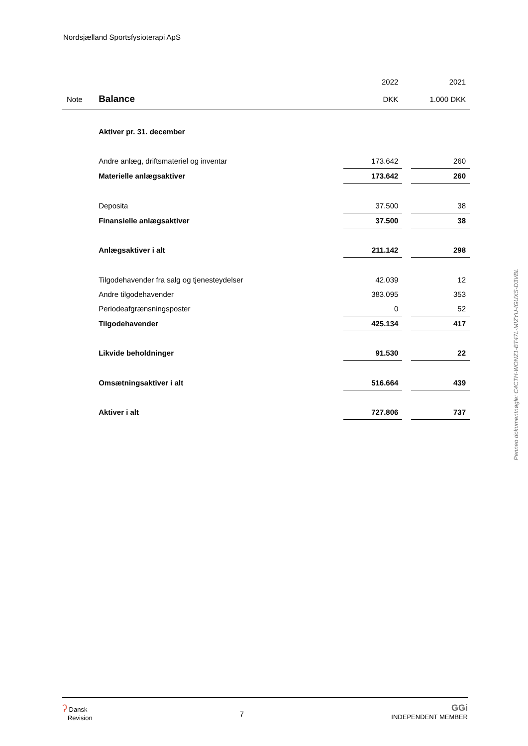Nordsjælland Sportsfysioterapi ApS
| | | 2022 | | 2021 |
| Note | Balance | DKK | | 1.000 DKK |
| | Aktiver pr. 31. december | | | |
| | Andre anlæg, driftsmateriel og inventar | 173.642 | | 260 |
| | Materielle anlægsaktiver | 173.642 | | 260 |
| | Deposita | 37.500 | | 38 |
| | Finansielle anlægsaktiver | 37.500 | | 38 |
| | Anlægsaktiver i alt | 211.142 | | 298 |
| | Tilgodehavender fra salg og tjenesteydelser | 42.039 | | 12 |
| | Andre tilgodehavender | 383.095 | | 353 |
| | Periodeafgrænsningsposter | 0 | | 52 |
| | Tilgodehavender | 425.134 | | 417 |
| | Likvide beholdninger | 91.530 | | 22 |
| | Omsætningsaktiver i alt | 516.664 | | 439 |
| | Aktiver i alt | 727.806 | | 737 |
Penneo dokumentnøgle: C4CTH-WONZ1-BT47L-MIZYU-IGUXS-D3VBL
ʔ Dansk
Revision
7
GGi
INDEPENDENT MEMBER